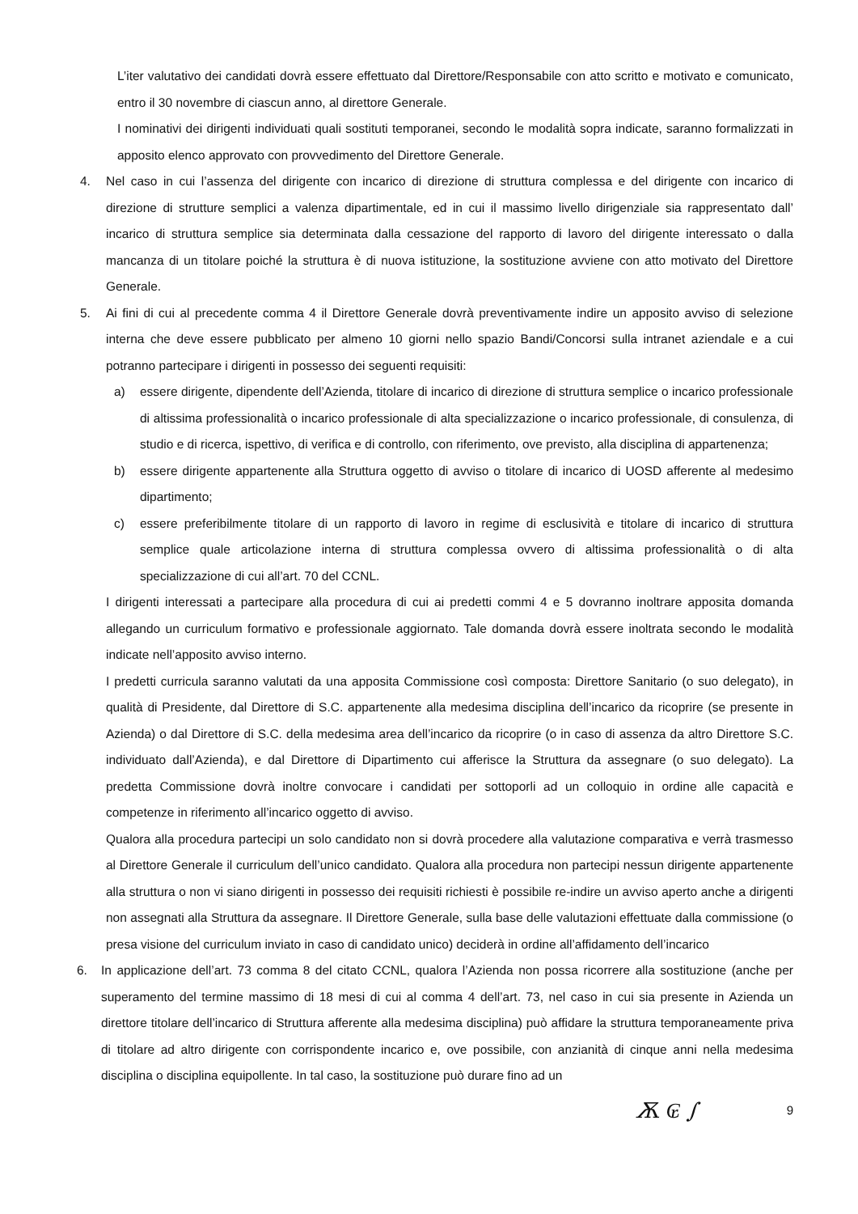L’iter valutativo dei candidati dovrà essere effettuato dal Direttore/Responsabile con atto scritto e motivato e comunicato, entro il 30 novembre di ciascun anno, al direttore Generale.
I nominativi dei dirigenti individuati quali sostituti temporanei, secondo le modalità sopra indicate, saranno formalizzati in apposito elenco approvato con provvedimento del Direttore Generale.
4. Nel caso in cui l’assenza del dirigente con incarico di direzione di struttura complessa e del dirigente con incarico di direzione di strutture semplici a valenza dipartimentale, ed in cui il massimo livello dirigenziale sia rappresentato dall’ incarico di struttura semplice sia determinata dalla cessazione del rapporto di lavoro del dirigente interessato o dalla mancanza di un titolare poiché la struttura è di nuova istituzione, la sostituzione avviene con atto motivato del Direttore Generale.
5. Ai fini di cui al precedente comma 4 il Direttore Generale dovrà preventivamente indire un apposito avviso di selezione interna che deve essere pubblicato per almeno 10 giorni nello spazio Bandi/Concorsi sulla intranet aziendale e a cui potranno partecipare i dirigenti in possesso dei seguenti requisiti:
a) essere dirigente, dipendente dell’Azienda, titolare di incarico di direzione di struttura semplice o incarico professionale di altissima professionalità o incarico professionale di alta specializzazione o incarico professionale, di consulenza, di studio e di ricerca, ispettivo, di verifica e di controllo, con riferimento, ove previsto, alla disciplina di appartenenza;
b) essere dirigente appartenente alla Struttura oggetto di avviso o titolare di incarico di UOSD afferente al medesimo dipartimento;
c) essere preferibilmente titolare di un rapporto di lavoro in regime di esclusività e titolare di incarico di struttura semplice quale articolazione interna di struttura complessa ovvero di altissima professionalità o di alta specializzazione di cui all’art. 70 del CCNL.
I dirigenti interessati a partecipare alla procedura di cui ai predetti commi 4 e 5 dovranno inoltrare apposita domanda allegando un curriculum formativo e professionale aggiornato. Tale domanda dovrà essere inoltrata secondo le modalità indicate nell’apposito avviso interno.
I predetti curricula saranno valutati da una apposita Commissione così composta: Direttore Sanitario (o suo delegato), in qualità di Presidente, dal Direttore di S.C. appartenente alla medesima disciplina dell’incarico da ricoprire (se presente in Azienda) o dal Direttore di S.C. della medesima area dell’incarico da ricoprire (o in caso di assenza da altro Direttore S.C. individuato dall’Azienda), e dal Direttore di Dipartimento cui afferisce la Struttura da assegnare (o suo delegato). La predetta Commissione dovrà inoltre convocare i candidati per sottoporli ad un colloquio in ordine alle capacità e competenze in riferimento all’incarico oggetto di avviso.
Qualora alla procedura partecipi un solo candidato non si dovrà procedere alla valutazione comparativa e verrà trasmesso al Direttore Generale il curriculum dell’unico candidato. Qualora alla procedura non partecipi nessun dirigente appartenente alla struttura o non vi siano dirigenti in possesso dei requisiti richiesti è possibile re-indire un avviso aperto anche a dirigenti non assegnati alla Struttura da assegnare. Il Direttore Generale, sulla base delle valutazioni effettuate dalla commissione (o presa visione del curriculum inviato in caso di candidato unico) deciderà in ordine all’affidamento dell’incarico
6. In applicazione dell’art. 73 comma 8 del citato CCNL, qualora l’Azienda non possa ricorrere alla sostituzione (anche per superamento del termine massimo di 18 mesi di cui al comma 4 dell’art. 73, nel caso in cui sia presente in Azienda un direttore titolare dell’incarico di Struttura afferente alla medesima disciplina) può affidare la struttura temporaneamente priva di titolare ad altro dirigente con corrispondente incarico e, ove possibile, con anzianità di cinque anni nella medesima disciplina o disciplina equipollente. In tal caso, la sostituzione può durare fino ad un
Ѫ ₢ ∫ 9